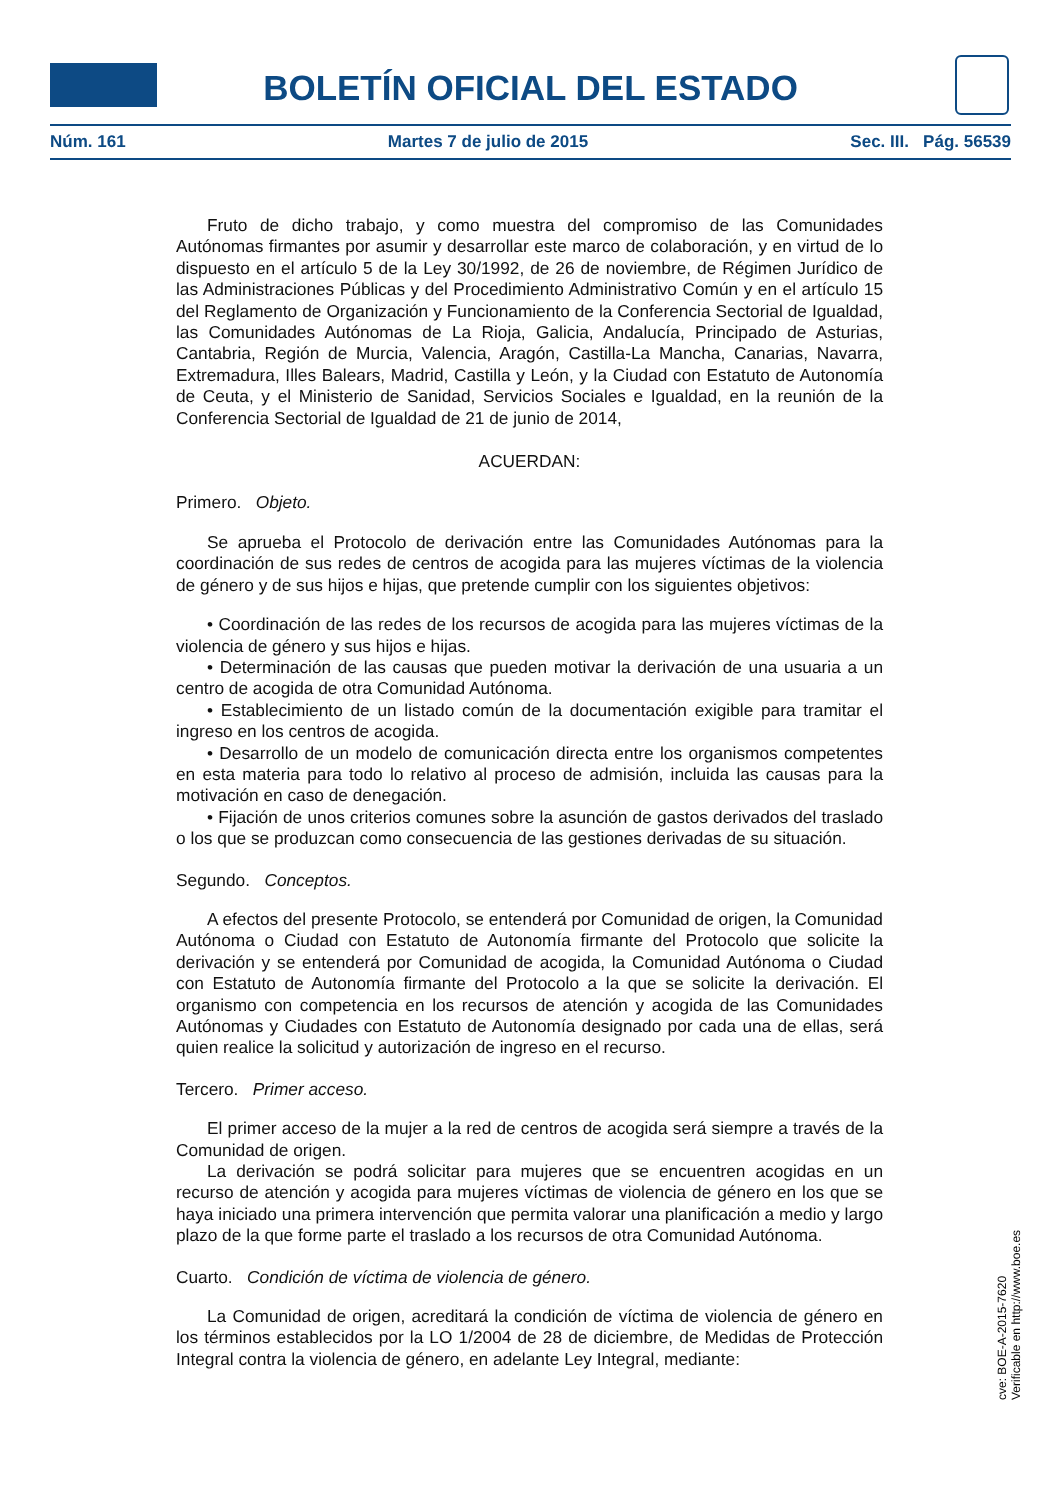BOLETÍN OFICIAL DEL ESTADO
Núm. 161 Martes 7 de julio de 2015 Sec. III. Pág. 56539
Fruto de dicho trabajo, y como muestra del compromiso de las Comunidades Autónomas firmantes por asumir y desarrollar este marco de colaboración, y en virtud de lo dispuesto en el artículo 5 de la Ley 30/1992, de 26 de noviembre, de Régimen Jurídico de las Administraciones Públicas y del Procedimiento Administrativo Común y en el artículo 15 del Reglamento de Organización y Funcionamiento de la Conferencia Sectorial de Igualdad, las Comunidades Autónomas de La Rioja, Galicia, Andalucía, Principado de Asturias, Cantabria, Región de Murcia, Valencia, Aragón, Castilla-La Mancha, Canarias, Navarra, Extremadura, Illes Balears, Madrid, Castilla y León, y la Ciudad con Estatuto de Autonomía de Ceuta, y el Ministerio de Sanidad, Servicios Sociales e Igualdad, en la reunión de la Conferencia Sectorial de Igualdad de 21 de junio de 2014,
ACUERDAN:
Primero. Objeto.
Se aprueba el Protocolo de derivación entre las Comunidades Autónomas para la coordinación de sus redes de centros de acogida para las mujeres víctimas de la violencia de género y de sus hijos e hijas, que pretende cumplir con los siguientes objetivos:
• Coordinación de las redes de los recursos de acogida para las mujeres víctimas de la violencia de género y sus hijos e hijas.
• Determinación de las causas que pueden motivar la derivación de una usuaria a un centro de acogida de otra Comunidad Autónoma.
• Establecimiento de un listado común de la documentación exigible para tramitar el ingreso en los centros de acogida.
• Desarrollo de un modelo de comunicación directa entre los organismos competentes en esta materia para todo lo relativo al proceso de admisión, incluida las causas para la motivación en caso de denegación.
• Fijación de unos criterios comunes sobre la asunción de gastos derivados del traslado o los que se produzcan como consecuencia de las gestiones derivadas de su situación.
Segundo. Conceptos.
A efectos del presente Protocolo, se entenderá por Comunidad de origen, la Comunidad Autónoma o Ciudad con Estatuto de Autonomía firmante del Protocolo que solicite la derivación y se entenderá por Comunidad de acogida, la Comunidad Autónoma o Ciudad con Estatuto de Autonomía firmante del Protocolo a la que se solicite la derivación. El organismo con competencia en los recursos de atención y acogida de las Comunidades Autónomas y Ciudades con Estatuto de Autonomía designado por cada una de ellas, será quien realice la solicitud y autorización de ingreso en el recurso.
Tercero. Primer acceso.
El primer acceso de la mujer a la red de centros de acogida será siempre a través de la Comunidad de origen.
La derivación se podrá solicitar para mujeres que se encuentren acogidas en un recurso de atención y acogida para mujeres víctimas de violencia de género en los que se haya iniciado una primera intervención que permita valorar una planificación a medio y largo plazo de la que forme parte el traslado a los recursos de otra Comunidad Autónoma.
Cuarto. Condición de víctima de violencia de género.
La Comunidad de origen, acreditará la condición de víctima de violencia de género en los términos establecidos por la LO 1/2004 de 28 de diciembre, de Medidas de Protección Integral contra la violencia de género, en adelante Ley Integral, mediante:
cve: BOE-A-2015-7620
Verificable en http://www.boe.es